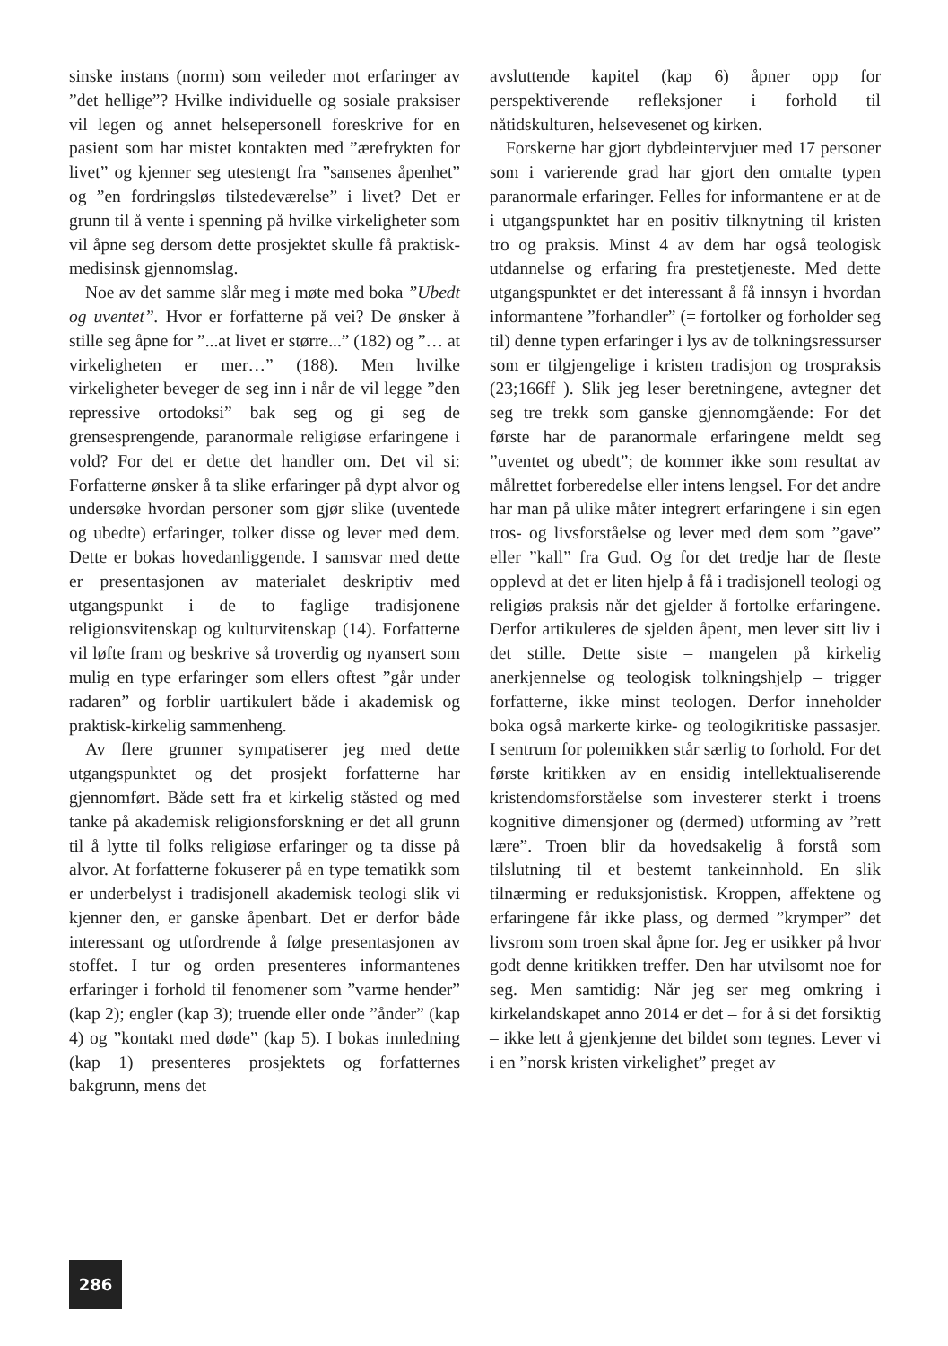sinske instans (norm) som veileder mot erfaringer av ”det hellige”? Hvilke individuelle og sosiale praksiser vil legen og annet helsepersonell foreskrive for en pasient som har mistet kontakten med ”ærefrykten for livet” og kjenner seg utestengt fra ”sansenes åpenhet” og ”en fordringsløs tilstedeværelse” i livet? Det er grunn til å vente i spenning på hvilke virkeligheter som vil åpne seg dersom dette prosjektet skulle få praktisk-medisinsk gjennomslag.
Noe av det samme slår meg i møte med boka ”Ubedt og uventet”. Hvor er forfatterne på vei? De ønsker å stille seg åpne for ”...at livet er større...” (182) og ”… at virkeligheten er mer…” (188). Men hvilke virkeligheter beveger de seg inn i når de vil legge ”den repressive ortodoksi” bak seg og gi seg de grensesprengende, paranormale religiøse erfaringene i vold? For det er dette det handler om. Det vil si: Forfatterne ønsker å ta slike erfaringer på dypt alvor og undersøke hvordan personer som gjør slike (uventede og ubedte) erfaringer, tolker disse og lever med dem. Dette er bokas hovedanliggende. I samsvar med dette er presentasjonen av materialet deskriptiv med utgangspunkt i de to faglige tradisjonene religionsvitenskap og kulturvitenskap (14). Forfatterne vil løfte fram og beskrive så troverdig og nyansert som mulig en type erfaringer som ellers oftest ”går under radaren” og forblir uartikulert både i akademisk og praktisk-kirkelig sammenheng.
Av flere grunner sympatiserer jeg med dette utgangspunktet og det prosjekt forfatterne har gjennomført. Både sett fra et kirkelig ståsted og med tanke på akademisk religionsforskning er det all grunn til å lytte til folks religiøse erfaringer og ta disse på alvor. At forfatterne fokuserer på en type tematikk som er underbelyst i tradisjonell akademisk teologi slik vi kjenner den, er ganske åpenbart. Det er derfor både interessant og utfordrende å følge presentasjonen av stoffet. I tur og orden presenteres informantenes erfaringer i forhold til fenomener som ”varme hender” (kap 2); engler (kap 3); truende eller onde ”ånder” (kap 4) og ”kontakt med døde” (kap 5). I bokas innledning (kap 1) presenteres prosjektets og forfatternes bakgrunn, mens det
avsluttende kapitel (kap 6) åpner opp for perspektiverende refleksjoner i forhold til nåtidskulturen, helsevesenet og kirken.
Forskerne har gjort dybdeintervjuer med 17 personer som i varierende grad har gjort den omtalte typen paranormale erfaringer. Felles for informantene er at de i utgangspunktet har en positiv tilknytning til kristen tro og praksis. Minst 4 av dem har også teologisk utdannelse og erfaring fra prestetjeneste. Med dette utgangspunktet er det interessant å få innsyn i hvordan informantene ”forhandler” (= fortolker og forholder seg til) denne typen erfaringer i lys av de tolkningsressurser som er tilgjengelige i kristen tradisjon og trospraksis (23;166ff ). Slik jeg leser beretningene, avtegner det seg tre trekk som ganske gjennomgående: For det første har de paranormale erfaringene meldt seg ”uventet og ubedt”; de kommer ikke som resultat av målrettet forberedelse eller intens lengsel. For det andre har man på ulike måter integrert erfaringene i sin egen tros- og livsforståelse og lever med dem som ”gave” eller ”kall” fra Gud. Og for det tredje har de fleste opplevd at det er liten hjelp å få i tradisjonell teologi og religiøs praksis når det gjelder å fortolke erfaringene. Derfor artikuleres de sjelden åpent, men lever sitt liv i det stille. Dette siste – mangelen på kirkelig anerkjennelse og teologisk tolkningshjelp – trigger forfatterne, ikke minst teologen. Derfor inneholder boka også markerte kirke- og teologikritiske passasjer. I sentrum for polemikken står særlig to forhold. For det første kritikken av en ensidig intellektualiserende kristendomsforståelse som investerer sterkt i troens kognitive dimensjoner og (dermed) utforming av ”rett lære”. Troen blir da hovedsakelig å forstå som tilslutning til et bestemt tankeinnhold. En slik tilnærming er reduksjonistisk. Kroppen, affektene og erfaringene får ikke plass, og dermed ”krymper” det livsrom som troen skal åpne for. Jeg er usikker på hvor godt denne kritikken treffer. Den har utvilsomt noe for seg. Men samtidig: Når jeg ser meg omkring i kirkelandskapet anno 2014 er det – for å si det forsiktig – ikke lett å gjenkjenne det bildet som tegnes. Lever vi i en ”norsk kristen virkelighet” preget av
286